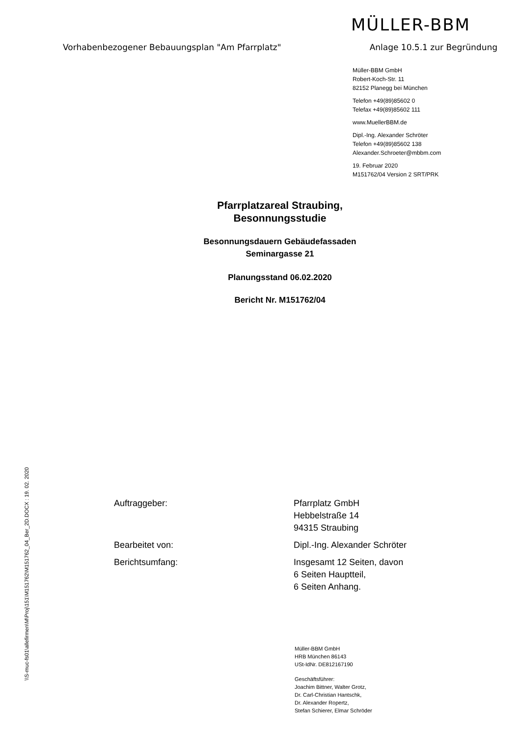MÜLLER-BBM
Vorhabenbezogener Bebauungsplan "Am Pfarrplatz" Anlage 10.5.1 zur Begründung
Müller-BBM GmbH
Robert-Koch-Str. 11
82152 Planegg bei München
Telefon +49(89)85602 0
Telefax +49(89)85602 111
www.MuellerBBM.de
Dipl.-Ing. Alexander Schröter
Telefon +49(89)85602 138
Alexander.Schroeter@mbbm.com
19. Februar 2020
M151762/04 Version 2 SRT/PRK
Pfarrplatzareal Straubing,
Besonnungsstudie
Besonnungsdauern Gebäudefassaden
Seminargasse 21
Planungsstand 06.02.2020
Bericht Nr. M151762/04
Auftraggeber: Pfarrplatz GmbH
Hebbelstraße 14
94315 Straubing
Bearbeitet von: Dipl.-Ing. Alexander Schröter
Berichtsumfang: Insgesamt 12 Seiten, davon
6 Seiten Hauptteil,
6 Seiten Anhang.
\\S-muc-fs01\allefirmen\M\Proj\151\M151762\M151762_04_Ber_2D.DOCX : 19. 02. 2020
Müller-BBM GmbH
HRB München 86143
USt-IdNr. DE812167190
Geschäftsführer:
Joachim Bittner, Walter Grotz,
Dr. Carl-Christian Hantschk,
Dr. Alexander Ropertz,
Stefan Schierer, Elmar Schröder